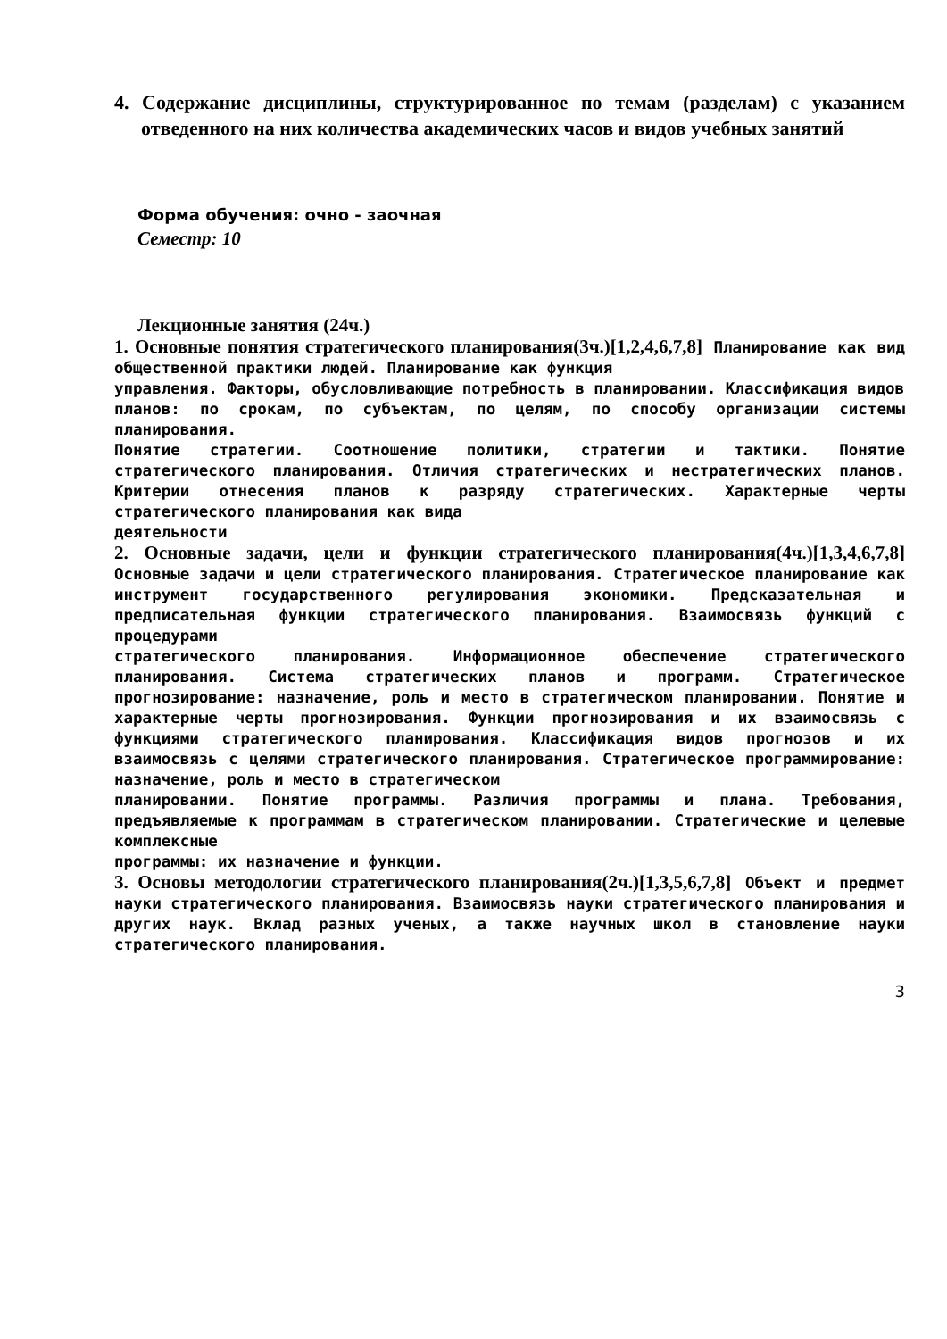4. Содержание дисциплины, структурированное по темам (разделам) с указанием отведенного на них количества академических часов и видов учебных занятий
Форма обучения: очно - заочная
Семестр: 10
Лекционные занятия (24ч.)
1. Основные понятия стратегического планирования(3ч.)[1,2,4,6,7,8] Планирование как вид общественной практики людей. Планирование как функция
управления. Факторы, обусловливающие потребность в планировании. Классификация видов
планов: по срокам, по субъектам, по целям, по способу организации системы планирования.
Понятие стратегии. Соотношение политики, стратегии и тактики. Понятие стратегического планирования. Отличия стратегических и нестратегических планов. Критерии отнесения планов к разряду стратегических. Характерные черты стратегического планирования как вида
деятельности
2. Основные задачи, цели и функции стратегического планирования(4ч.)[1,3,4,6,7,8] Основные задачи и цели стратегического планирования. Стратегическое планирование как инструмент государственного регулирования экономики. Предсказательная и предписательная функции стратегического планирования. Взаимосвязь функций с процедурами
стратегического планирования. Информационное обеспечение стратегического планирования. Система стратегических планов и программ. Стратегическое прогнозирование: назначение, роль и место в стратегическом планировании. Понятие и характерные черты прогнозирования. Функции прогнозирования и их взаимосвязь с функциями стратегического планирования. Классификация видов прогнозов и их взаимосвязь с целями стратегического планирования. Стратегическое программирование: назначение, роль и место в стратегическом
планировании. Понятие программы. Различия программы и плана. Требования, предъявляемые к программам в стратегическом планировании. Стратегические и целевые комплексные
программы: их назначение и функции.
3. Основы методологии стратегического планирования(2ч.)[1,3,5,6,7,8] Объект и предмет науки стратегического планирования. Взаимосвязь науки стратегического планирования и других наук. Вклад разных ученых, а также научных школ в становление науки стратегического планирования.
3